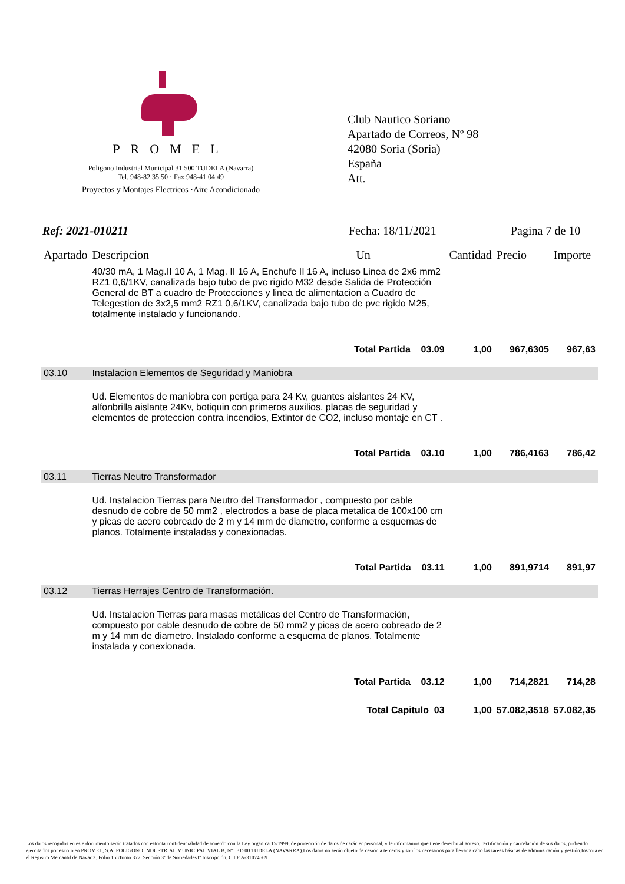PROMEL
Poligono Industrial Municipal 31 500 TUDELA (Navarra)
Tel. 948-82 35 50 · Fax 948-41 04 49
Proyectos y Montajes Electricos ·Aire Acondicionado
Club Nautico Soriano
Apartado de Correos, Nº 98
42080 Soria (Soria)
España
Att.
Ref: 2021-010211 Fecha: 18/11/2021 Pagina 7 de 10
| Apartado | Descripcion | Un | Cantidad | Precio | Importe |
| --- | --- | --- | --- | --- | --- |
| | 40/30 mA, 1 Mag.II 10 A, 1 Mag. II 16 A, Enchufe II 16 A, incluso Linea de 2x6 mm2 RZ1 0,6/1KV, canalizada bajo tubo de pvc rigido M32 desde Salida de Protección General de BT a cuadro de Protecciones y linea de alimentacion a Cuadro de Telegestion de 3x2,5 mm2 RZ1 0,6/1KV, canalizada bajo tubo de pvc rigido M25, totalmente instalado y funcionando. | | | | |
| | Total Partida 03.09 | | 1,00 | 967,6305 | 967,63 |
| 03.10 | Instalacion Elementos de Seguridad y Maniobra | | | | |
| | Ud. Elementos de maniobra con pertiga para 24 Kv, guantes aislantes 24 KV, alfonbrilla aislante 24Kv, botiquin con primeros auxilios, placas de seguridad y elementos de proteccion contra incendios, Extintor de CO2, incluso montaje en CT . | | | | |
| | Total Partida 03.10 | | 1,00 | 786,4163 | 786,42 |
| 03.11 | Tierras Neutro Transformador | | | | |
| | Ud. Instalacion Tierras para Neutro del Transformador , compuesto por cable desnudo de cobre de 50 mm2 , electrodos a base de placa metalica de 100x100 cm y picas de acero cobreado de 2 m y 14 mm de diametro, conforme a esquemas de planos. Totalmente instaladas y conexionadas. | | | | |
| | Total Partida 03.11 | | 1,00 | 891,9714 | 891,97 |
| 03.12 | Tierras Herrajes Centro de Transformación. | | | | |
| | Ud. Instalacion Tierras para masas metálicas del Centro de Transformación, compuesto por cable desnudo de cobre de 50 mm2 y picas de acero cobreado de 2 m y 14 mm de diametro. Instalado conforme a esquema de planos. Totalmente instalada y conexionada. | | | | |
| | Total Partida 03.12 | | 1,00 | 714,2821 | 714,28 |
| | Total Capitulo 03 | | 1,00 | 57.082,3518 | 57.082,35 |
Los datos recogidos en este documento serán tratados con estricta confidencialidad de acuerdo con la Ley orgánica 15/1999, de protección de datos de carácter personal, y le informamos que tiene derecho al acceso, rectificación y cancelación de sus datos, pudiendo ejercitarlos por escrito en PROMEL, S.A. POLIGONO INDUSTRIAL MUNICIPAL VIAL B, Nº1 31500 TUDELA (NAVARRA).Los datos no serán objeto de cesión a terceros y son los necesarios para llevar a cabo las tareas básicas de administración y gestión.Inscrita en el Registro Mercantil de Navarra. Folio 155Tomo 377. Sección 3ª de Sociedades1ª Inscripción. C.I.F A-31074669